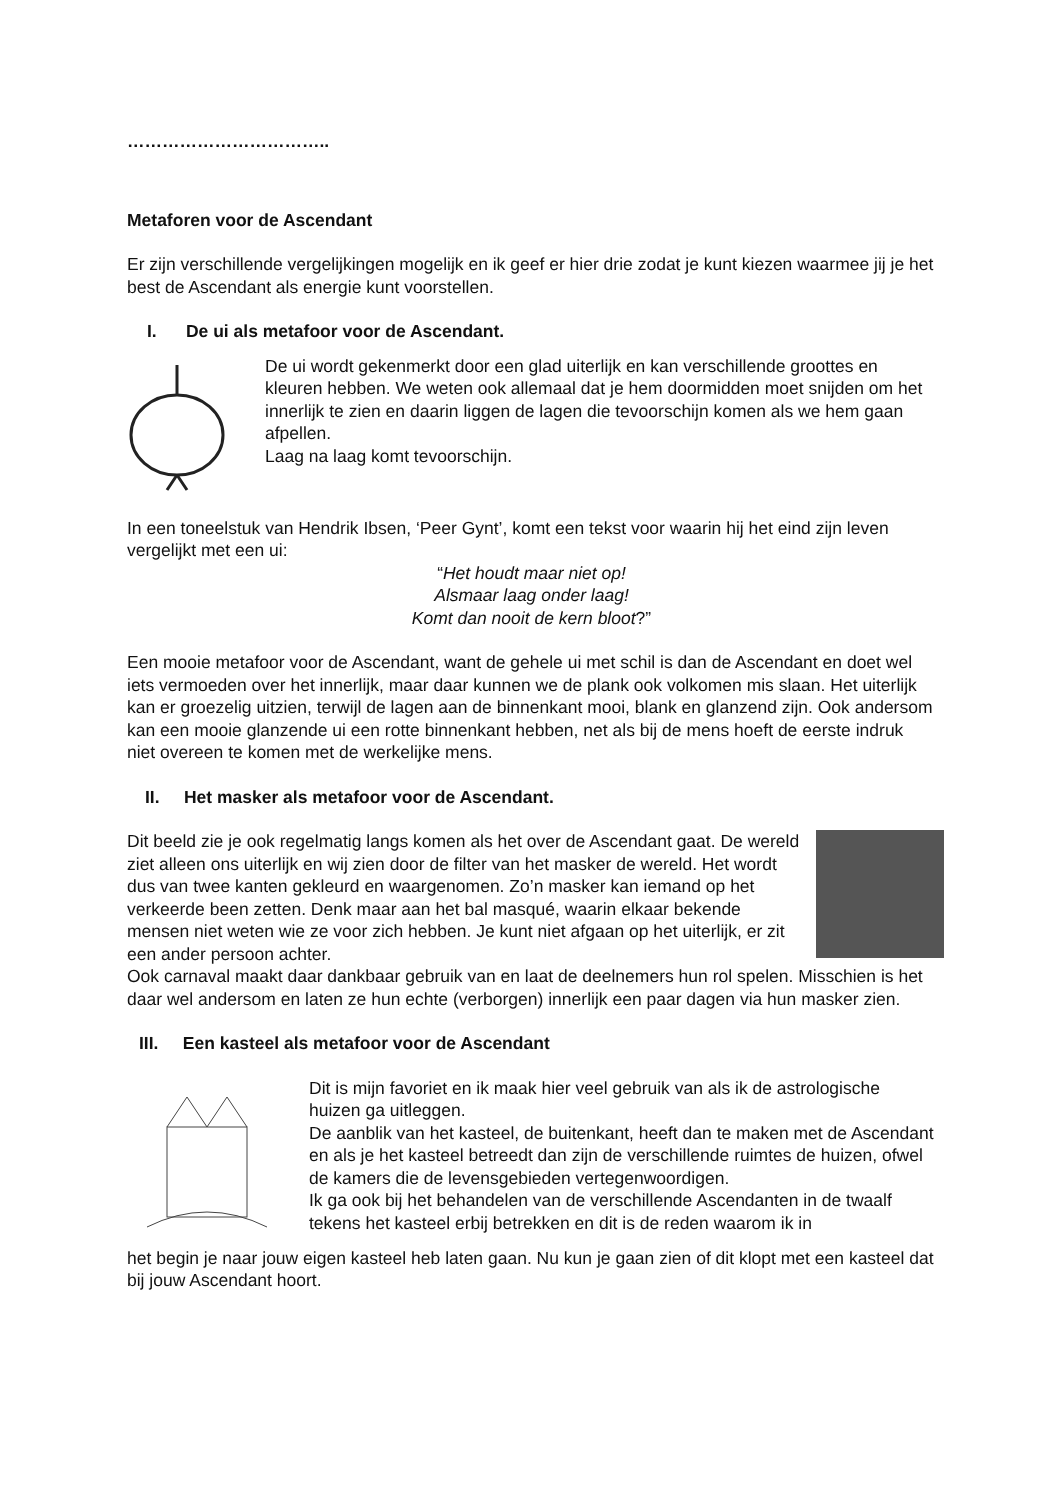……………………………..
Metaforen voor de Ascendant
Er zijn verschillende vergelijkingen mogelijk en ik geef er hier drie zodat je kunt kiezen waarmee jij je het best de Ascendant als energie kunt voorstellen.
I. De ui als metafoor voor de Ascendant.
De ui wordt gekenmerkt door een glad uiterlijk en kan verschillende groottes en kleuren hebben. We weten ook allemaal dat je hem doormidden moet snijden om het innerlijk te zien en daarin liggen de lagen die tevoorschijn komen als we hem gaan afpellen.
Laag na laag komt tevoorschijn.
In een toneelstuk van Hendrik Ibsen, ‘Peer Gynt’, komt een tekst voor waarin hij het eind zijn leven vergelijkt met een ui:
“Het houdt maar niet op!
Alsmaar laag onder laag!
Komt dan nooit de kern bloot?”
Een mooie metafoor voor de Ascendant, want de gehele ui met schil is dan de Ascendant en doet wel iets vermoeden over het innerlijk, maar daar kunnen we de plank ook volkomen mis slaan. Het uiterlijk kan er groezelig uitzien, terwijl de lagen aan de binnenkant mooi, blank en glanzend zijn. Ook andersom kan een mooie glanzende ui een rotte binnenkant hebben, net als bij de mens hoeft de eerste indruk niet overeen te komen met de werkelijke mens.
II. Het masker als metafoor voor de Ascendant.
Dit beeld zie je ook regelmatig langs komen als het over de Ascendant gaat. De wereld ziet alleen ons uiterlijk en wij zien door de filter van het masker de wereld. Het wordt dus van twee kanten gekleurd en waargenomen. Zo’n masker kan iemand op het verkeerde been zetten. Denk maar aan het bal masqué, waarin elkaar bekende mensen niet weten wie ze voor zich hebben. Je kunt niet afgaan op het uiterlijk, er zit een ander persoon achter.
Ook carnaval maakt daar dankbaar gebruik van en laat de deelnemers hun rol spelen. Misschien is het daar wel andersom en laten ze hun echte (verborgen) innerlijk een paar dagen via hun masker zien.
III. Een kasteel als metafoor voor de Ascendant
Dit is mijn favoriet en ik maak hier veel gebruik van als ik de astrologische huizen ga uitleggen.
De aanblik van het kasteel, de buitenkant, heeft dan te maken met de Ascendant en als je het kasteel betreedt dan zijn de verschillende ruimtes de huizen, ofwel de kamers die de levensgebieden vertegenwoordigen.
Ik ga ook bij het behandelen van de verschillende Ascendanten in de twaalf tekens het kasteel erbij betrekken en dit is de reden waarom ik in
het begin je naar jouw eigen kasteel heb laten gaan. Nu kun je gaan zien of dit klopt met een kasteel dat bij jouw Ascendant hoort.